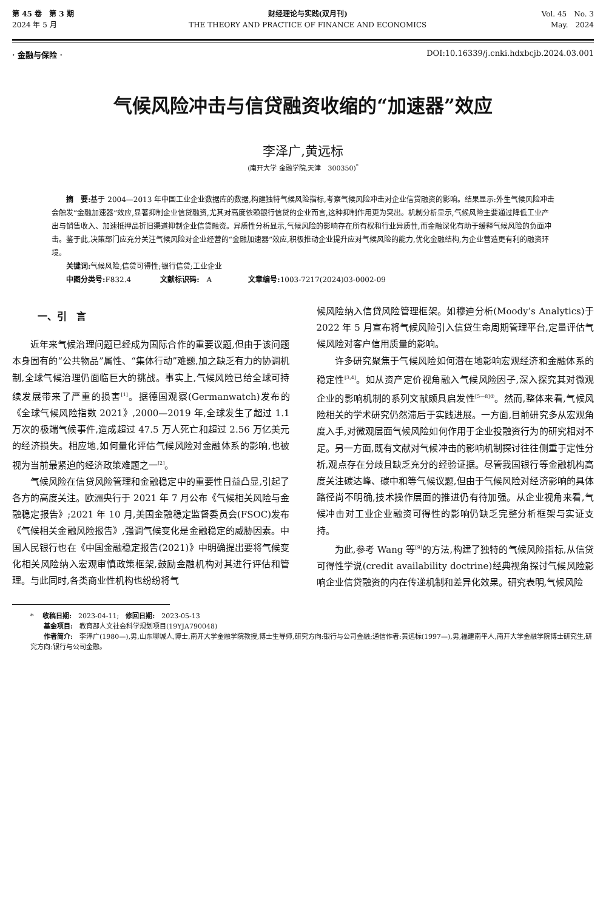第 45 卷　第 3 期
2024 年 5 月
财经理论与实践(双月刊)
THE THEORY AND PRACTICE OF FINANCE AND ECONOMICS
Vol. 45　No. 3
May.　2024
· 金融与保险 · DOI:10.16339/j.cnki.hdxbcjb.2024.03.001
气候风险冲击与信贷融资收缩的“加速器”效应
李泽广,黄远标
(南开大学 金融学院,天津　300350)<sup>*</sup>
　　摘　要: 基于 2004—2013 年中国工业企业数据库的数据,构建独特气候风险指标,考察气候风险冲击对企业信贷融资的影响。结果显示:外生气候风险冲击会触发“金融加速器”效应,显著抑制企业信贷融资,尤其对高度依赖银行信贷的企业而言,这种抑制作用更为突出。机制分析显示,气候风险主要通过降低工业产出与销售收入、加速抵押品折旧渠道抑制企业信贷融资。异质性分析显示,气候风险的影响存在所有权和行业异质性,而金融深化有助于缓释气候风险的负面冲击。鉴于此,决策部门应充分关注气候风险对企业经营的“金融加速器”效应,积极推动企业提升应对气候风险的能力,优化金融结构,为企业营造更有利的融资环境。
关键词: 气候风险;信贷可得性;银行信贷;工业企业
中图分类号: F832.4　　　　文献标识码:　A　　　　　文章编号: 1003-7217(2024)03-0002-09
一、引　言
近年来气候治理问题已经成为国际合作的重要议题,但由于该问题本身固有的“公共物品”属性、“集体行动”难题,加之缺乏有力的协调机制,全球气候治理仍面临巨大的挑战。事实上,气候风险已给全球可持续发展带来了严重的损害<sup>[1]</sup>。据德国观察(Germanwatch)发布的《全球气候风险指数 2021》,2000—2019 年,全球发生了超过 1.1 万次的极端气候事件,造成超过 47.5 万人死亡和超过 2.56 万亿美元的经济损失。相应地,如何量化评估气候风险对金融体系的影响,也被视为当前最紧迫的经济政策难题之一<sup>[2]</sup>。
气候风险在信贷风险管理和金融稳定中的重要性日益凸显,引起了各方的高度关注。欧洲央行于 2021 年 7 月公布《气候相关风险与金融稳定报告》;2021 年 10 月,美国金融稳定监督委员会(FSOC)发布《气候相关金融风险报告》,强调气候变化是金融稳定的威胁因素。中国人民银行也在《中国金融稳定报告(2021)》中明确提出要将气候变化相关风险纳入宏观审慎政策框架,鼓励金融机构对其进行评估和管理。与此同时,各类商业性机构也纷纷将气
候风险纳入信贷风险管理框架。如穆迪分析(Moody’s Analytics)于 2022 年 5 月宣布将气候风险引入信贷生命周期管理平台,定量评估气候风险对客户信用质量的影响。
许多研究聚焦于气候风险如何潜在地影响宏观经济和金融体系的稳定性<sup>[3,4]</sup>。如从资产定价视角融入气候风险因子,深入探究其对微观企业的影响机制的系列文献颇具启发性<sup>[5—8]①</sup>。然而,整体来看,气候风险相关的学术研究仍然滞后于实践进展。一方面,目前研究多从宏观角度入手,对微观层面气候风险如何作用于企业投融资行为的研究相对不足。另一方面,既有文献对气候冲击的影响机制探讨往往侧重于定性分析,观点存在分歧且缺乏充分的经验证据。尽管我国银行等金融机构高度关注碳达峰、碳中和等气候议题,但由于气候风险对经济影响的具体路径尚不明确,技术操作层面的推进仍有待加强。从企业视角来看,气候冲击对工业企业融资可得性的影响仍缺乏完整分析框架与实证支持。
为此,参考 Wang 等<sup>[9]</sup>的方法,构建了独特的气候风险指标,从信贷可得性学说(credit availability doctrine)经典视角探讨气候风险影响企业信贷融资的内在传递机制和差异化效果。研究表明,气候风险
* 　收稿日期:　2023-04-11;　修回日期:　2023-05-13
　　基金项目:　教育部人文社会科学规划项目(19YJA790048)
　　作者简介:　李泽广(1980—),男,山东聊城人,博士,南开大学金融学院教授,博士生导师,研究方向:银行与公司金融;通信作者:黄远标(1997—),男,福建南平人,南开大学金融学院博士研究生,研究方向:银行与公司金融。